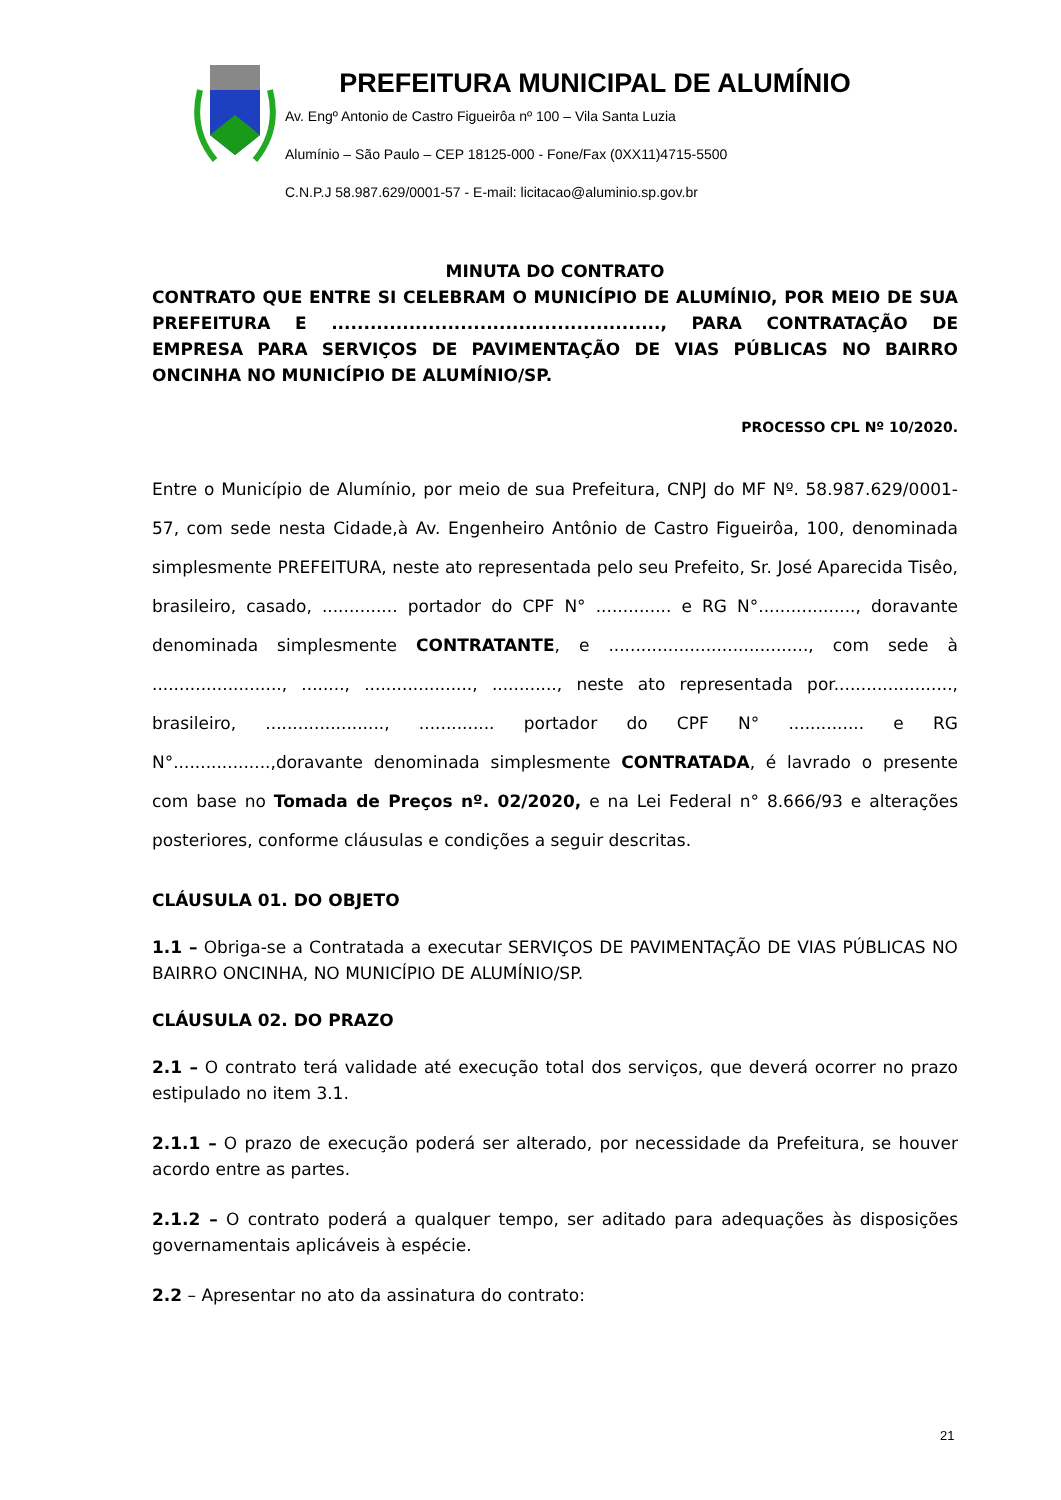PREFEITURA MUNICIPAL DE ALUMÍNIO
Av. Engº Antonio de Castro Figueirôa nº 100 – Vila Santa Luzia
Alumínio – São Paulo – CEP 18125-000 - Fone/Fax (0XX11)4715-5500
C.N.P.J 58.987.629/0001-57 - E-mail: licitacao@aluminio.sp.gov.br
MINUTA DO CONTRATO
CONTRATO QUE ENTRE SI CELEBRAM O MUNICÍPIO DE ALUMÍNIO, POR MEIO DE SUA PREFEITURA E ..................................................., PARA CONTRATAÇÃO DE EMPRESA PARA SERVIÇOS DE PAVIMENTAÇÃO DE VIAS PÚBLICAS NO BAIRRO ONCINHA NO MUNICÍPIO DE ALUMÍNIO/SP.
PROCESSO CPL Nº 10/2020.
Entre o Município de Alumínio, por meio de sua Prefeitura, CNPJ do MF Nº. 58.987.629/0001-57, com sede nesta Cidade,à Av. Engenheiro Antônio de Castro Figueirôa, 100, denominada simplesmente PREFEITURA, neste ato representada pelo seu Prefeito, Sr. José Aparecida Tisêo, brasileiro, casado, .............. portador do CPF N° .............. e RG N°.................., doravante denominada simplesmente CONTRATANTE, e ....................................., com sede à ........................, ........, ...................., ............, neste ato representada por......................, brasileiro, ......................, .............. portador do CPF N° .............. e RG N°..................,doravante denominada simplesmente CONTRATADA, é lavrado o presente com base no Tomada de Preços nº. 02/2020, e na Lei Federal n° 8.666/93 e alterações posteriores, conforme cláusulas e condições a seguir descritas.
CLÁUSULA 01. DO OBJETO
1.1 – Obriga-se a Contratada a executar SERVIÇOS DE PAVIMENTAÇÃO DE VIAS PÚBLICAS NO BAIRRO ONCINHA, NO MUNICÍPIO DE ALUMÍNIO/SP.
CLÁUSULA 02. DO PRAZO
2.1 – O contrato terá validade até execução total dos serviços, que deverá ocorrer no prazo estipulado no item 3.1.
2.1.1 – O prazo de execução poderá ser alterado, por necessidade da Prefeitura, se houver acordo entre as partes.
2.1.2 – O contrato poderá a qualquer tempo, ser aditado para adequações às disposições governamentais aplicáveis à espécie.
2.2 – Apresentar no ato da assinatura do contrato:
21